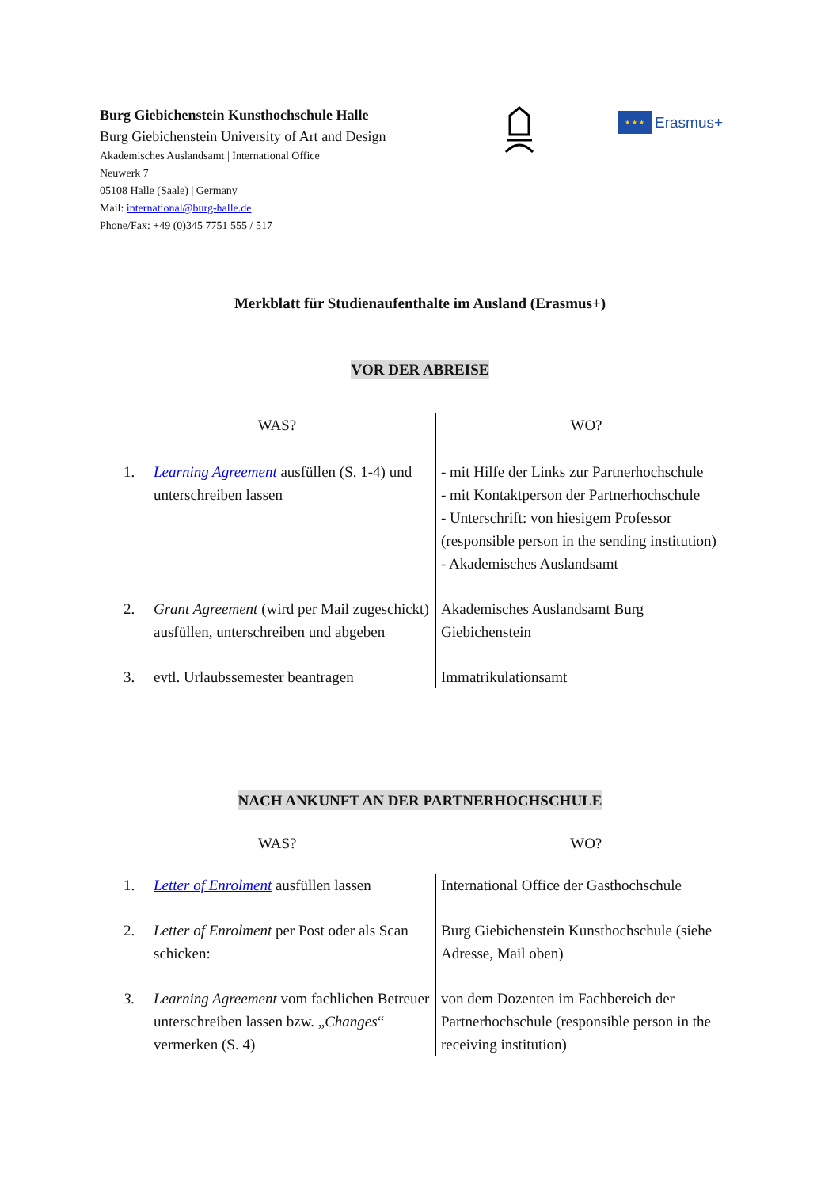Burg Giebichenstein Kunsthochschule Halle
Burg Giebichenstein University of Art and Design
Akademisches Auslandsamt | International Office
Neuwerk 7
05108 Halle (Saale) | Germany
Mail: international@burg-halle.de
Phone/Fax: +49 (0)345 7751 555 / 517
★ ★ ★
Erasmus+
Merkblatt für Studienaufenthalte im Ausland (Erasmus+)
VOR DER ABREISE
| WAS? | | WO? |
| --- | --- | --- |
| 1. | Learning Agreement ausfüllen (S. 1-4) und unterschreiben lassen | - mit Hilfe der Links zur Partnerhochschule - mit Kontaktperson der Partnerhochschule - Unterschrift: von hiesigem Professor (responsible person in the sending institution) - Akademisches Auslandsamt |
| 2. | Grant Agreement (wird per Mail zugeschickt) ausfüllen, unterschreiben und abgeben | Akademisches Auslandsamt Burg Giebichenstein |
| 3. | evtl. Urlaubssemester beantragen | Immatrikulationsamt |
NACH ANKUNFT AN DER PARTNERHOCHSCHULE
| WAS? | | WO? |
| --- | --- | --- |
| 1. | Letter of Enrolment ausfüllen lassen | International Office der Gasthochschule |
| 2. | Letter of Enrolment per Post oder als Scan schicken: | Burg Giebichenstein Kunsthochschule (siehe Adresse, Mail oben) |
| 3. | Learning Agreement vom fachlichen Betreuer unterschreiben lassen bzw. „ Changes “ vermerken (S. 4) | von dem Dozenten im Fachbereich der Partnerhochschule (responsible person in the receiving institution) |